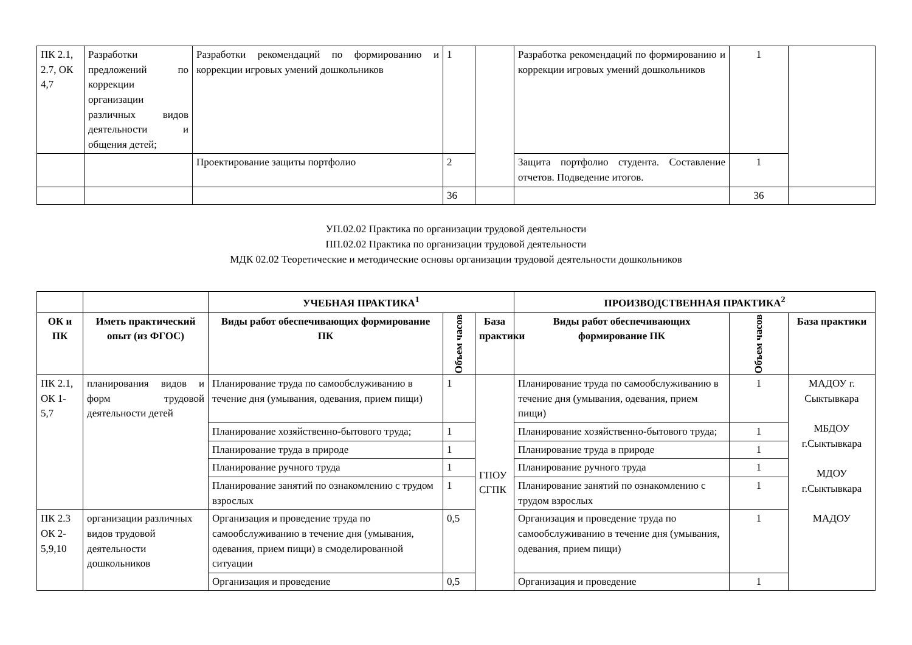| ПК 2.1, 2.7, ОК 4,7 | Разработки предложений по коррекции организации различных видов деятельности и общения детей; | Разработки рекомендаций по формированию и коррекции игровых умений дошкольников | 1 | | Разработка рекомендаций по формированию и коррекции игровых умений дошкольников | 1 | |
| | | Проектирование защиты портфолио | 2 | | Защита портфолио студента. Составление отчетов. Подведение итогов. | 1 | |
| | | | 36 | | | 36 | |
УП.02.02 Практика по организации трудовой деятельности
ПП.02.02 Практика по организации трудовой деятельности
МДК 02.02 Теоретические и методические основы организации трудовой деятельности дошкольников
| | | УЧЕБНАЯ ПРАКТИКА<sup>1</sup> | | | ПРОИЗВОДСТВЕННАЯ ПРАКТИКА<sup>2</sup> | | |
| --- | --- | --- | --- | --- | --- | --- | --- |
| ОК и ПК | Иметь практический опыт (из ФГОС) | Виды работ обеспечивающих формирование ПК | Объем часов | База практики | Виды работ обеспечивающих формирование ПК | Объем часов | База практики |
| ПК 2.1, ОК 1-5,7 | планирования видов и форм трудовой деятельности детей | Планирование труда по самообслуживанию в течение дня (умывания, одевания, прием пищи) | 1 | ГПОУ СГПК | Планирование труда по самообслуживанию в течение дня (умывания, одевания, прием пищи) | 1 | МАДОУ г. Сыктывкара МБДОУ г.Сыктывкара МДОУ г.Сыктывкара МАДОУ |
| | | Планирование хозяйственно-бытового труда; | 1 | | Планирование хозяйственно-бытового труда; | 1 | |
| | | Планирование труда в природе | 1 | | Планирование труда в природе | 1 | |
| | | Планирование ручного труда | 1 | | Планирование ручного труда | 1 | |
| | | Планирование занятий по ознакомлению с трудом взрослых | 1 | | Планирование занятий по ознакомлению с трудом взрослых | 1 | |
| ПК 2.3 ОК 2-5,9,10 | организации различных видов трудовой деятельности дошкольников | Организация и проведение труда по самообслуживанию в течение дня (умывания, одевания, прием пищи) в смоделированной ситуации | 0,5 | | Организация и проведение труда по самообслуживанию в течение дня (умывания, одевания, прием пищи) | 1 | |
| | | Организация и проведение | 0,5 | | Организация и проведение | 1 | |